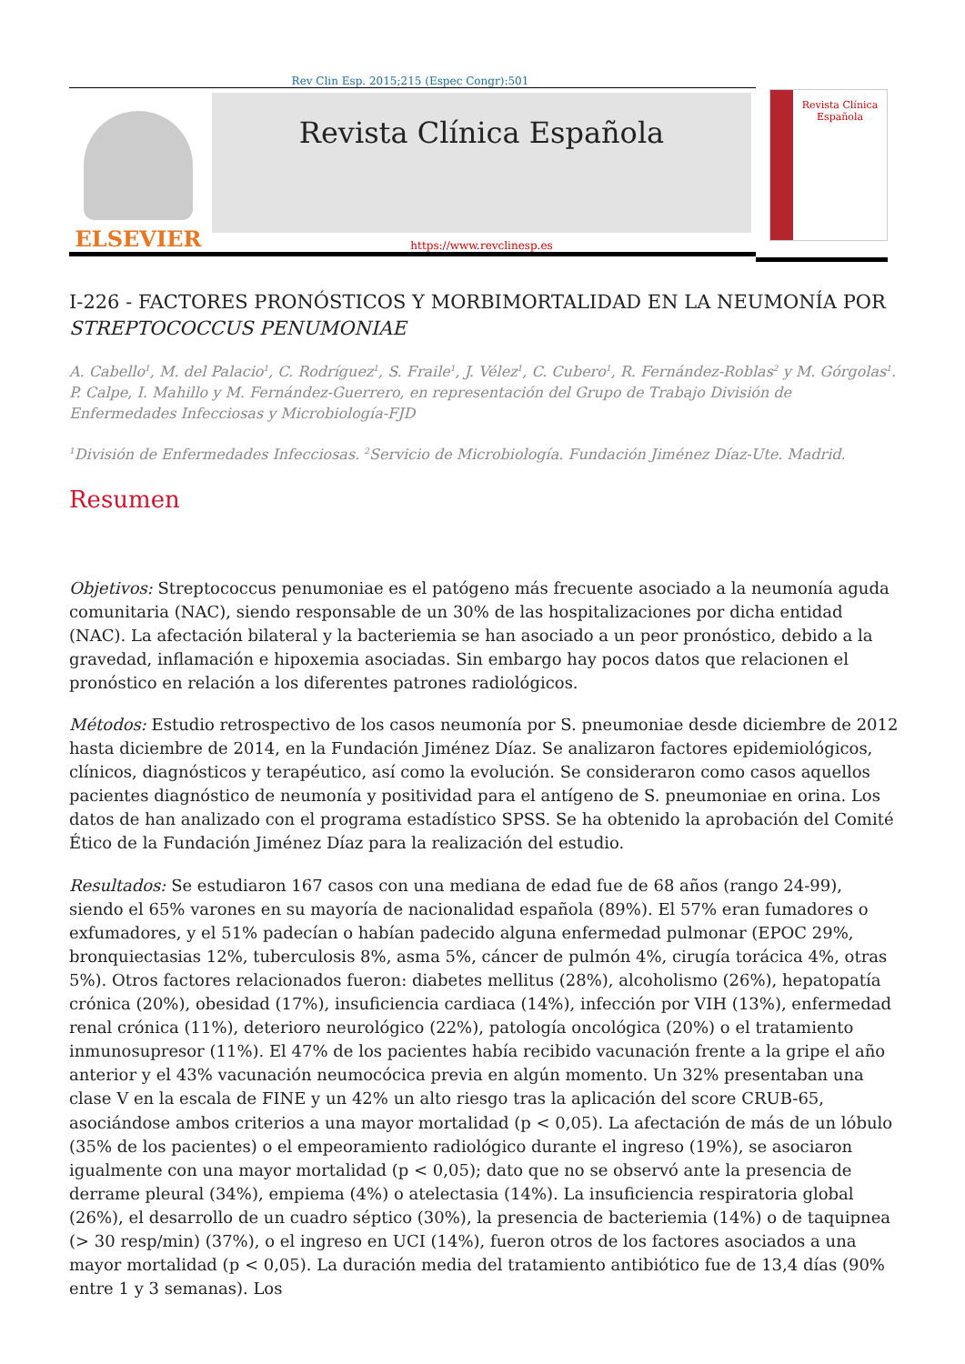Rev Clin Esp. 2015;215 (Espec Congr):501
ELSEVIER
Revista Clínica Española
https://www.revclinesp.es
Revista Clínica Española
I-226 - FACTORES PRONÓSTICOS Y MORBIMORTALIDAD EN LA NEUMONÍA POR STREPTOCOCCUS PENUMONIAE
A. Cabello<sup>1</sup>, M. del Palacio<sup>1</sup>, C. Rodríguez<sup>1</sup>, S. Fraile<sup>1</sup>, J. Vélez<sup>1</sup>, C. Cubero<sup>1</sup>, R. Fernández-Roblas<sup>2</sup> y M. Górgolas<sup>1</sup>. P. Calpe, I. Mahillo y M. Fernández-Guerrero, en representación del Grupo de Trabajo División de Enfermedades Infecciosas y Microbiología-FJD
<sup>1</sup> División de Enfermedades Infecciosas. <sup>2</sup>Servicio de Microbiología. Fundación Jiménez Díaz-Ute. Madrid.
Resumen
Objetivos: Streptococcus penumoniae es el patógeno más frecuente asociado a la neumonía aguda comunitaria (NAC), siendo responsable de un 30% de las hospitalizaciones por dicha entidad (NAC). La afectación bilateral y la bacteriemia se han asociado a un peor pronóstico, debido a la gravedad, inflamación e hipoxemia asociadas. Sin embargo hay pocos datos que relacionen el pronóstico en relación a los diferentes patrones radiológicos.
Métodos: Estudio retrospectivo de los casos neumonía por S. pneumoniae desde diciembre de 2012 hasta diciembre de 2014, en la Fundación Jiménez Díaz. Se analizaron factores epidemiológicos, clínicos, diagnósticos y terapéutico, así como la evolución. Se consideraron como casos aquellos pacientes diagnóstico de neumonía y positividad para el antígeno de S. pneumoniae en orina. Los datos de han analizado con el programa estadístico SPSS. Se ha obtenido la aprobación del Comité Ético de la Fundación Jiménez Díaz para la realización del estudio.
Resultados: Se estudiaron 167 casos con una mediana de edad fue de 68 años (rango 24-99), siendo el 65% varones en su mayoría de nacionalidad española (89%). El 57% eran fumadores o exfumadores, y el 51% padecían o habían padecido alguna enfermedad pulmonar (EPOC 29%, bronquiectasias 12%, tuberculosis 8%, asma 5%, cáncer de pulmón 4%, cirugía torácica 4%, otras 5%). Otros factores relacionados fueron: diabetes mellitus (28%), alcoholismo (26%), hepatopatía crónica (20%), obesidad (17%), insuficiencia cardiaca (14%), infección por VIH (13%), enfermedad renal crónica (11%), deterioro neurológico (22%), patología oncológica (20%) o el tratamiento inmunosupresor (11%). El 47% de los pacientes había recibido vacunación frente a la gripe el año anterior y el 43% vacunación neumocócica previa en algún momento. Un 32% presentaban una clase V en la escala de FINE y un 42% un alto riesgo tras la aplicación del score CRUB-65, asociándose ambos criterios a una mayor mortalidad (p < 0,05). La afectación de más de un lóbulo (35% de los pacientes) o el empeoramiento radiológico durante el ingreso (19%), se asociaron igualmente con una mayor mortalidad (p < 0,05); dato que no se observó ante la presencia de derrame pleural (34%), empiema (4%) o atelectasia (14%). La insuficiencia respiratoria global (26%), el desarrollo de un cuadro séptico (30%), la presencia de bacteriemia (14%) o de taquipnea (> 30 resp/min) (37%), o el ingreso en UCI (14%), fueron otros de los factores asociados a una mayor mortalidad (p < 0,05). La duración media del tratamiento antibiótico fue de 13,4 días (90% entre 1 y 3 semanas). Los